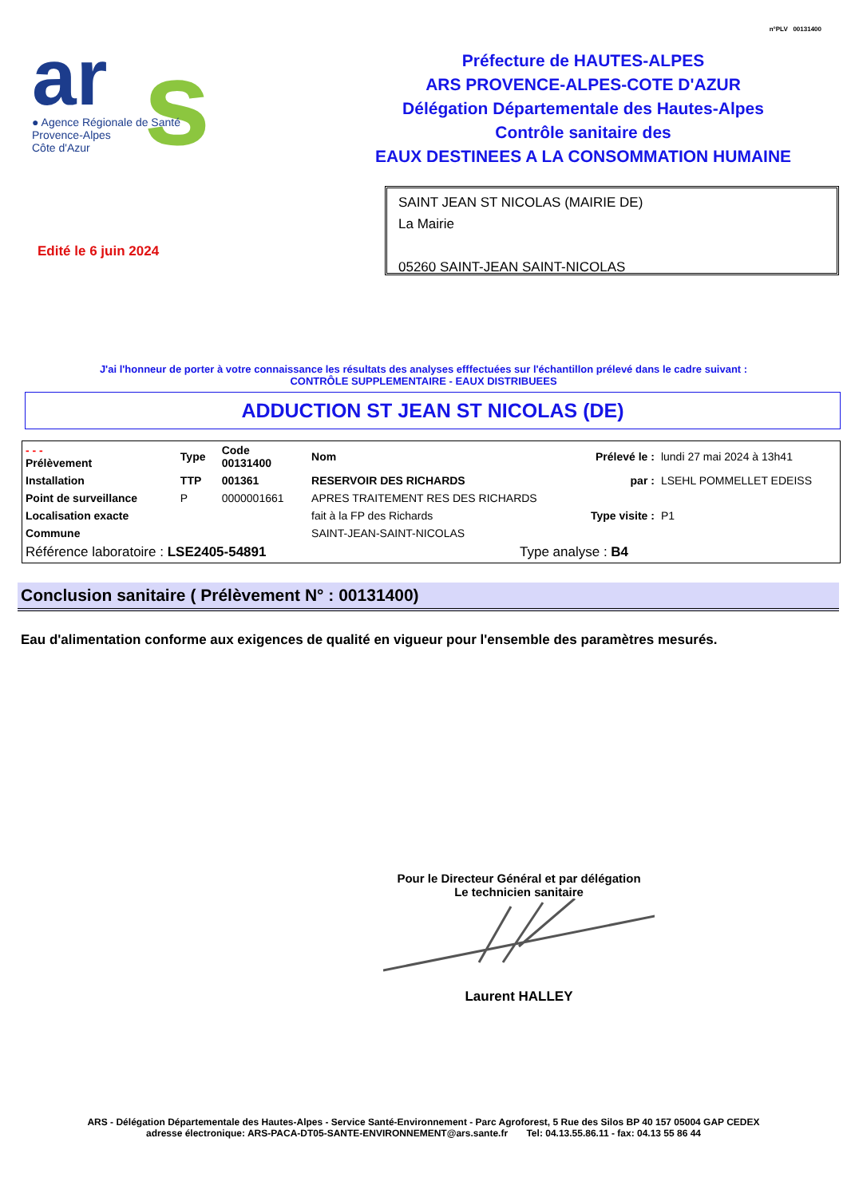n°PLV 00131400
ar
s
● Agence Régionale de Santé
Provence-Alpes
Côte d'Azur
Préfecture de HAUTES-ALPES
ARS PROVENCE-ALPES-COTE D'AZUR
Délégation Départementale des Hautes-Alpes
Contrôle sanitaire des
EAUX DESTINEES A LA CONSOMMATION HUMAINE
SAINT JEAN ST NICOLAS (MAIRIE DE)
La Mairie
05260 SAINT-JEAN SAINT-NICOLAS
Edité le 6 juin 2024
J'ai l'honneur de porter à votre connaissance les résultats des analyses efffectuées sur l'échantillon prélevé dans le cadre suivant :
CONTRÔLE SUPPLEMENTAIRE - EAUX DISTRIBUEES
ADDUCTION ST JEAN ST NICOLAS (DE)
| - - - Prélèvement | Type | Code 00131400 | Nom | Prélevé le : | lundi 27 mai 2024 à 13h41 |
| Installation | TTP | 001361 | RESERVOIR DES RICHARDS | par : | LSEHL POMMELLET EDEISS |
| Point de surveillance | P | 0000001661 | APRES TRAITEMENT RES DES RICHARDS | | |
| Localisation exacte | | | fait à la FP des Richards | Type visite : | P1 |
| Commune | | | SAINT-JEAN-SAINT-NICOLAS | | |
| Référence laboratoire : LSE2405-54891 | | | Type analyse : B4 | | |
Conclusion sanitaire ( Prélèvement N° : 00131400)
Eau d'alimentation conforme aux exigences de qualité en vigueur pour l'ensemble des paramètres mesurés.
Pour le Directeur Général et par délégation
Le technicien sanitaire
Laurent HALLEY
ARS - Délégation Départementale des Hautes-Alpes - Service Santé-Environnement - Parc Agroforest, 5 Rue des Silos BP 40 157 05004 GAP CEDEX
adresse électronique: ARS-PACA-DT05-SANTE-ENVIRONNEMENT@ars.sante.fr Tel: 04.13.55.86.11 - fax: 04.13 55 86 44